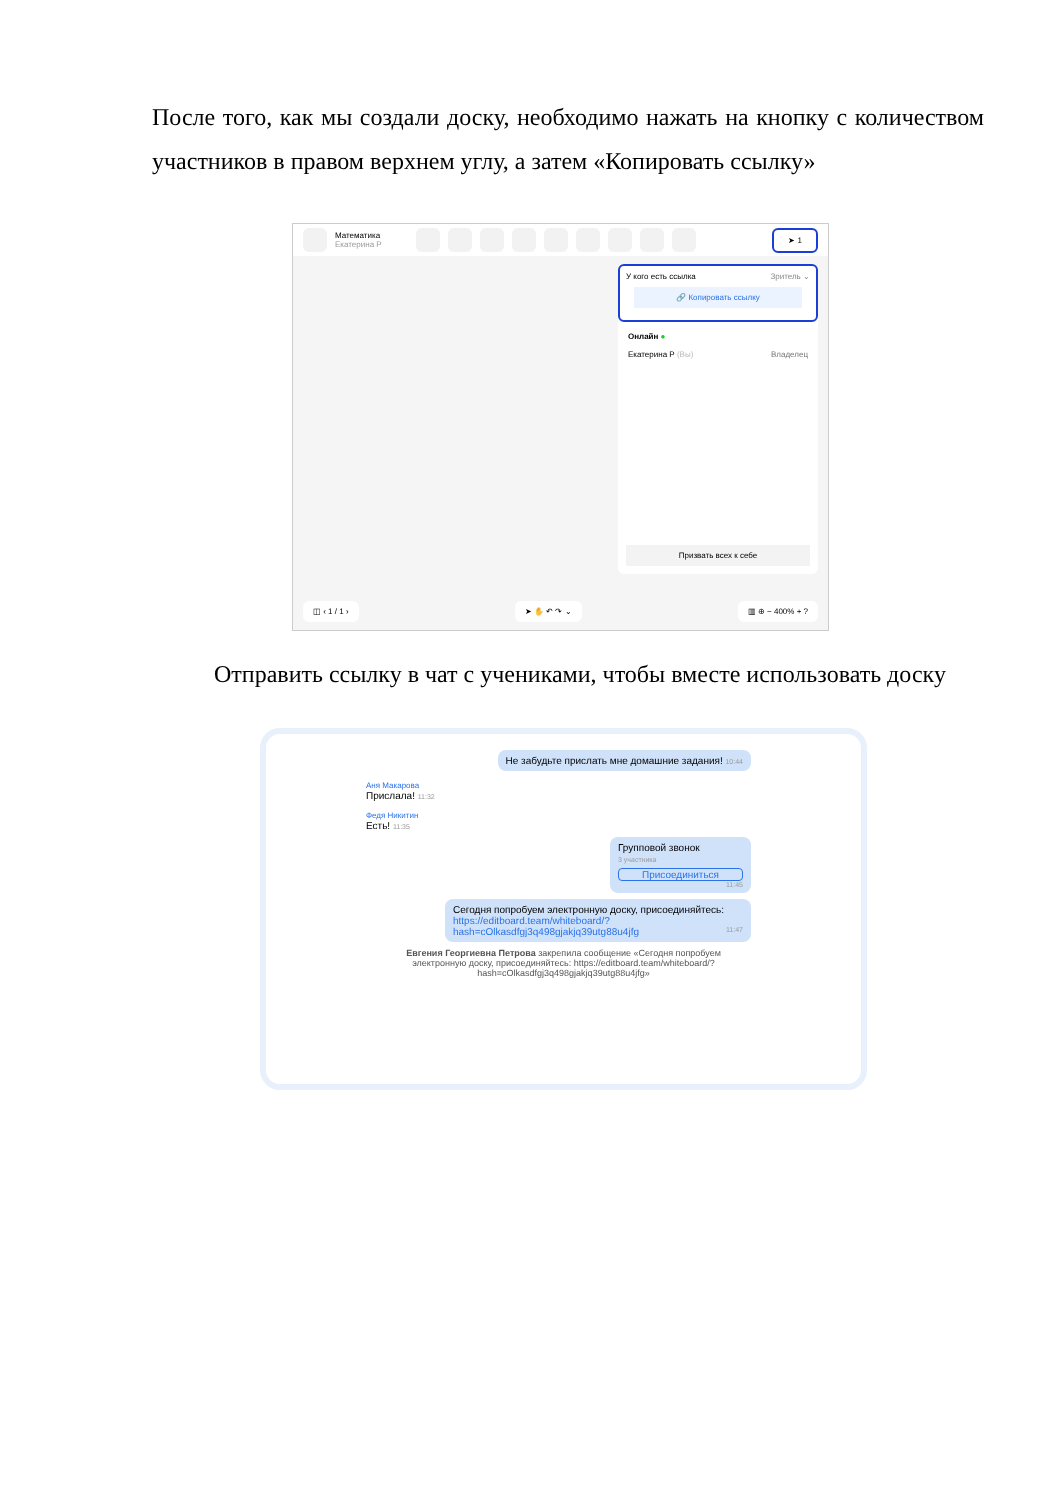После того, как мы создали доску, необходимо нажать на кнопку с количеством участников в правом верхнем углу, а затем «Копировать ссылку»
Математика
Екатерина Р
➤ 1
У кого есть ссылка Зритель ⌄
🔗 Копировать ссылку
Онлайн ●
Екатерина Р (Вы) Владелец
Призвать всех к себе
◫ ‹ 1 / 1 › ➤ ✋ ↶ ↷ ⌄ ▥ ⊕ − 400% + ?
Отправить ссылку в чат с учениками, чтобы вместе использовать доску
Не забудьте прислать мне домашние задания! 10:44
Аня Макарова
Прислала! 11:32
Федя Никитин
Есть! 11:35
Групповой звонок
3 участника
Присоединиться
11:45
Сегодня попробуем электронную доску, присоединяйтесь:
https://editboard.team/whiteboard/?
hash=cOlkasdfgj3q498gjakjq39utg88u4jfg 11:47
Евгения Георгиевна Петрова закрепила сообщение «Сегодня попробуем электронную доску, присоединяйтесь: https://editboard.team/whiteboard/?hash=cOlkasdfgj3q498gjakjq39utg88u4jfg»